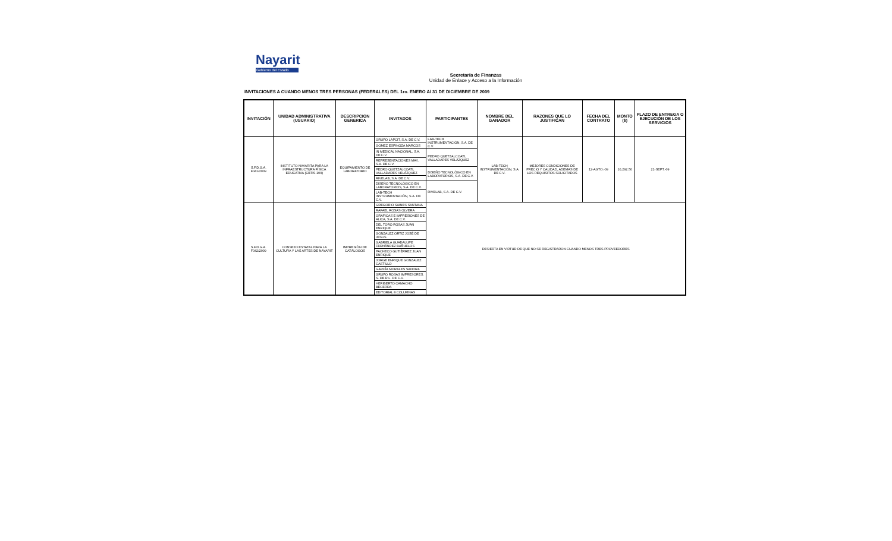Nayarit
Gobierno del Estado
Secretaría de Finanzas
Unidad de Enlace y Acceso a la Información
INVITACIONES A CUANDO MENOS TRES PERSONAS (FEDERALES) DEL 1ro. ENERO Al 31 DE DICIEMBRE DE 2009
| INVITACIÓN | UNIDAD ADMINISTRATIVA (USUARIO) | DESCRIPCION GENERICA | INVITADOS | PARTICIPANTES | NOMBRE DEL GANADOR | RAZONES QUE LO JUSTIFICAN | FECHA DEL CONTRATO | MONTO ($) | PLAZO DE ENTREGA O EJECUCIÓN DE LOS SERVICIOS |
| --- | --- | --- | --- | --- | --- | --- | --- | --- | --- |
| S.F.D.G.A. F041/2009 | INSTITUTO NAYARITA PARA LA INFRAESTRUCTURA FÍSICA EDUCATIVA (CBTIS 100) | EQUIPAMIENTO DE LABORATORIO | GRUPO LAPCIT, S.A. DE C.V. | LAB-TECH INSTRUMENTACIÓN, S.A. DE C.V. | LAB-TECH INSTRUMENTACIÓN, S.A. DE C.V. | MEJORES CONDICIONES DE PRECIO Y CALIDAD, ADEMAS DE LOS REQUISITOS SOLICITADOS | 12-AGTO.-09 | 10,292.50 | 21-SEPT.-09 |
| | | | GOMEZ ESPINOZA MARCOS | | | | | | |
| | | | IN MEDICAL NACIONAL, S.A. DE C.V. | PEDRO QUETZALCOATL VALLADARES VELÁZQUEZ | | | | | |
| | | | REPRESENTACIONES MAY, S.A. DE C.V. | | | | | | |
| | | | PEDRO QUETZALCOATL VALLADARES VELÁZQUEZ | DISEÑO TECNOLÓGICO EN LABORATORIOS, S.A. DE C.V. | | | | | |
| | | | RIVELAB, S.A. DE C.V. | | | | | | |
| | | | DISEÑO TECNOLÓGICO EN LABORATORIOS, S.A. DE C.V. | RIVELAB, S.A. DE C.V. | | | | | |
| | | | LAB-TECH INSTRUMENTACIÓN, S.A. DE C.V. | | | | | | |
| S.F.D.G.A. F042/2009 | CONSEJO ESTATAL PARA LA CULTURA Y LAS ARTES DE NAYARIT | IMPRESIÓN DE CATÁLOGOS | GREGORIO SAINES SANTANA | DESIERTA EN VIRTUD DE QUE NO SE REGISTRARON CUANDO MENOS TRES PROVEEDORES | | | | | |
| | | | RAFAEL ROSAS OLVERA | | | | | | |
| | | | GRAFICAS E IMPRESIONES DE ALICA, S.A. DE C.V. | | | | | | |
| | | | DEL TORO ROSAS JUAN ENRIQUE | | | | | | |
| | | | GONZALEZ ORTIZ JOSÉ DE JESUS | | | | | | |
| | | | GABRIELA GUADALUPE FERNÁNDEZ BAÑUELOS | | | | | | |
| | | | PACHECO GUTIÉRREZ JUAN ENRIQUE | | | | | | |
| | | | JORGE ENRIQUE GONZALEZ CASTILLO | | | | | | |
| | | | GARCÍA MORALES SANDRA | | | | | | |
| | | | GRUPO ROSAS IMPRESORES, S. DE R.L. DE C.V. | | | | | | |
| | | | HERIBERTO CAMACHO BECERRA | | | | | | |
| | | | EDITORIAL 8 COLUMNAS | | | | | | |